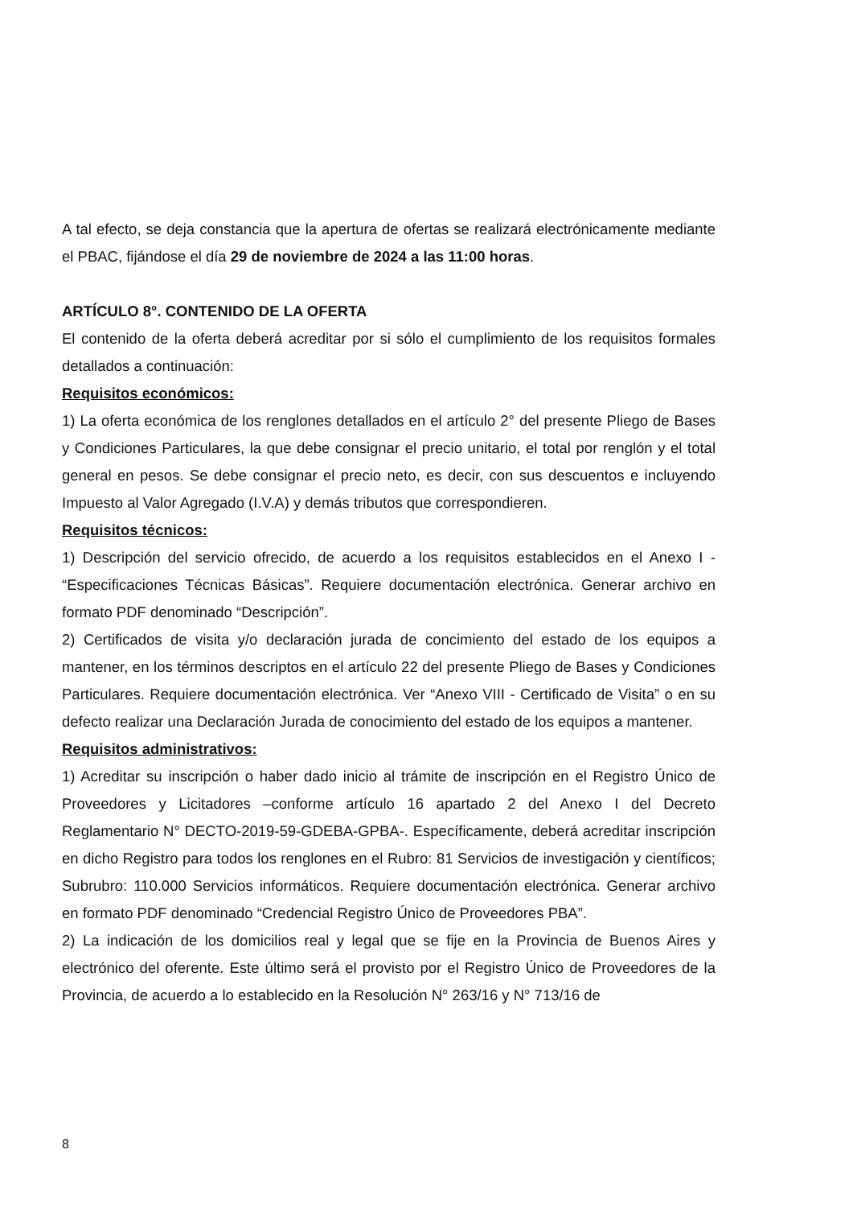A tal efecto, se deja constancia que la apertura de ofertas se realizará electrónicamente mediante el PBAC, fijándose el día 29 de noviembre de 2024 a las 11:00 horas.
ARTÍCULO 8°. CONTENIDO DE LA OFERTA
El contenido de la oferta deberá acreditar por si sólo el cumplimiento de los requisitos formales detallados a continuación:
Requisitos económicos:
1) La oferta económica de los renglones detallados en el artículo 2° del presente Pliego de Bases y Condiciones Particulares, la que debe consignar el precio unitario, el total por renglón y el total general en pesos. Se debe consignar el precio neto, es decir, con sus descuentos e incluyendo Impuesto al Valor Agregado (I.V.A) y demás tributos que correspondieren.
Requisitos técnicos:
1) Descripción del servicio ofrecido, de acuerdo a los requisitos establecidos en el Anexo I - “Especificaciones Técnicas Básicas”. Requiere documentación electrónica. Generar archivo en formato PDF denominado “Descripción”.
2) Certificados de visita y/o declaración jurada de concimiento del estado de los equipos a mantener, en los términos descriptos en el artículo 22 del presente Pliego de Bases y Condiciones Particulares. Requiere documentación electrónica. Ver “Anexo VIII - Certificado de Visita” o en su defecto realizar una Declaración Jurada de conocimiento del estado de los equipos a mantener.
Requisitos administrativos:
1) Acreditar su inscripción o haber dado inicio al trámite de inscripción en el Registro Único de Proveedores y Licitadores –conforme artículo 16 apartado 2 del Anexo I del Decreto Reglamentario N° DECTO-2019-59-GDEBA-GPBA-. Específicamente, deberá acreditar inscripción en dicho Registro para todos los renglones en el Rubro: 81 Servicios de investigación y científicos; Subrubro: 110.000 Servicios informáticos. Requiere documentación electrónica. Generar archivo en formato PDF denominado “Credencial Registro Único de Proveedores PBA”.
2) La indicación de los domicilios real y legal que se fije en la Provincia de Buenos Aires y electrónico del oferente. Este último será el provisto por el Registro Único de Proveedores de la Provincia, de acuerdo a lo establecido en la Resolución N° 263/16 y N° 713/16 de
8